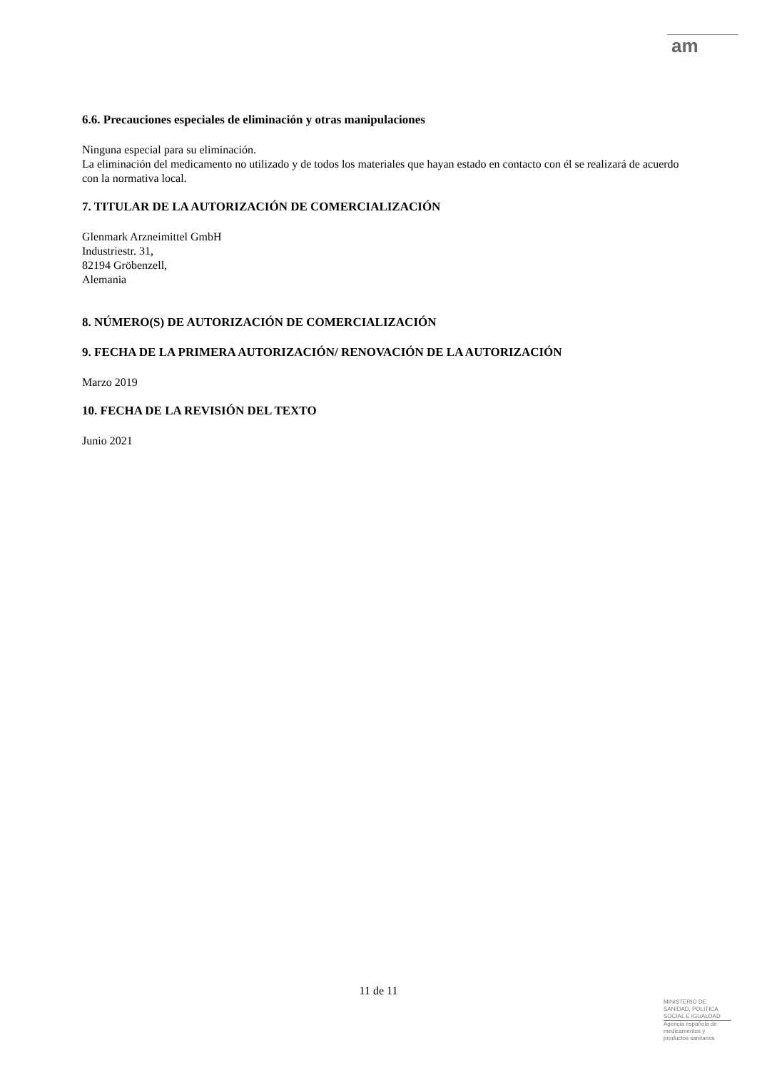am
6.6. Precauciones especiales de eliminación y otras manipulaciones
Ninguna especial para su eliminación.
La eliminación del medicamento no utilizado y de todos los materiales que hayan estado en contacto con él se realizará de acuerdo con la normativa local.
7. TITULAR DE LA AUTORIZACIÓN DE COMERCIALIZACIÓN
Glenmark Arzneimittel GmbH
Industriestr. 31,
82194 Gröbenzell,
Alemania
8. NÚMERO(S) DE AUTORIZACIÓN DE COMERCIALIZACIÓN
9. FECHA DE LA PRIMERA AUTORIZACIÓN/ RENOVACIÓN DE LA AUTORIZACIÓN
Marzo 2019
10. FECHA DE LA REVISIÓN DEL TEXTO
Junio 2021
11 de 11
MINISTERIO DE
SANIDAD, POLITICA
SOCIAL E IGUALDAD
Agencia española de
medicamentos y
productos sanitarios